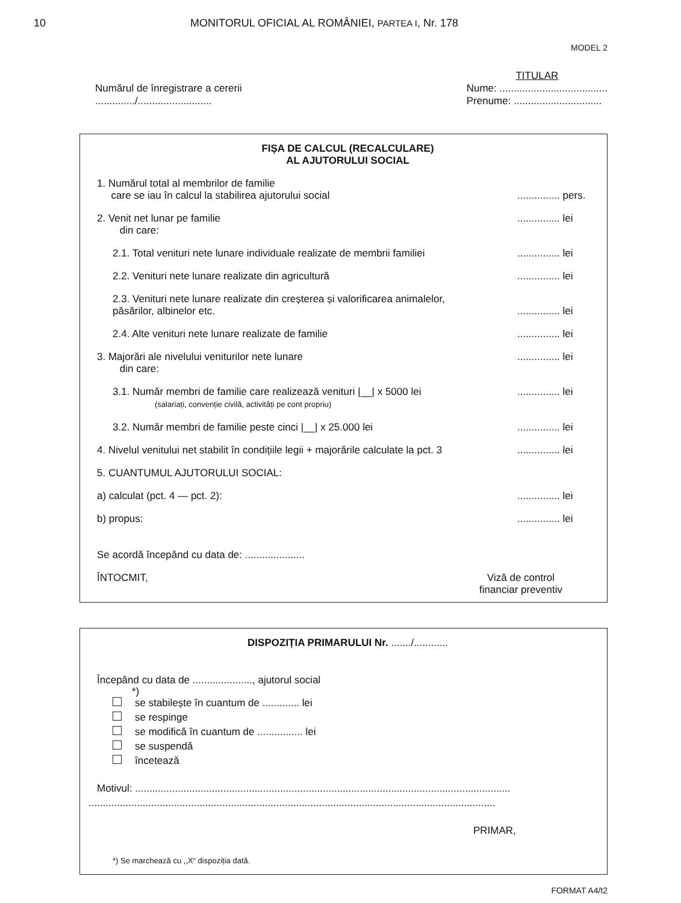10 MONITORUL OFICIAL AL ROMÂNIEI, PARTEA I, Nr. 178
MODEL 2
Numărul de înregistrare a cererii
............../..........................
TITULAR
Nume: ......................................
Prenume: ...............................
FIȘA DE CALCUL (RECALCULARE)
AL AJUTORULUI SOCIAL
1. Numărul total al membrilor de familie
care se iau în calcul la stabilirea ajutorului social
............... pers.
2. Venit net lunar pe familie
din care:
............... lei
2.1. Total venituri nete lunare individuale realizate de membrii familiei
............... lei
2.2. Venituri nete lunare realizate din agricultură
............... lei
2.3. Venituri nete lunare realizate din creșterea și valorificarea animalelor, păsărilor, albinelor etc.
............... lei
2.4. Alte venituri nete lunare realizate de familie
............... lei
3. Majorări ale nivelului veniturilor nete lunare
din care:
............... lei
3.1. Număr membri de familie care realizează venituri |__| x 5000 lei
(salariați, convenție civilă, activități pe cont propriu)
............... lei
3.2. Număr membri de familie peste cinci |__| x 25.000 lei
............... lei
4. Nivelul venitului net stabilit în condițiile legii + majorările calculate la pct. 3
............... lei
5. CUANTUMUL AJUTORULUI SOCIAL:
a) calculat (pct. 4 — pct. 2):
............... lei
b) propus:
............... lei
Se acordă începând cu data de: .....................
ÎNTOCMIT, Viză de control
financiar preventiv
DISPOZIȚIA PRIMARULUI Nr. ......./............
Începând cu data de ....................., ajutorul social
*)
se stabilește în cuantum de ............. lei
se respinge
se modifică în cuantum de ................ lei
se suspendă
încetează
Motivul: ....................................................................................................................................
...............................................................................................................................................
PRIMAR,
*) Se marchează cu ,,X“ dispoziția dată.
FORMAT A4/t2